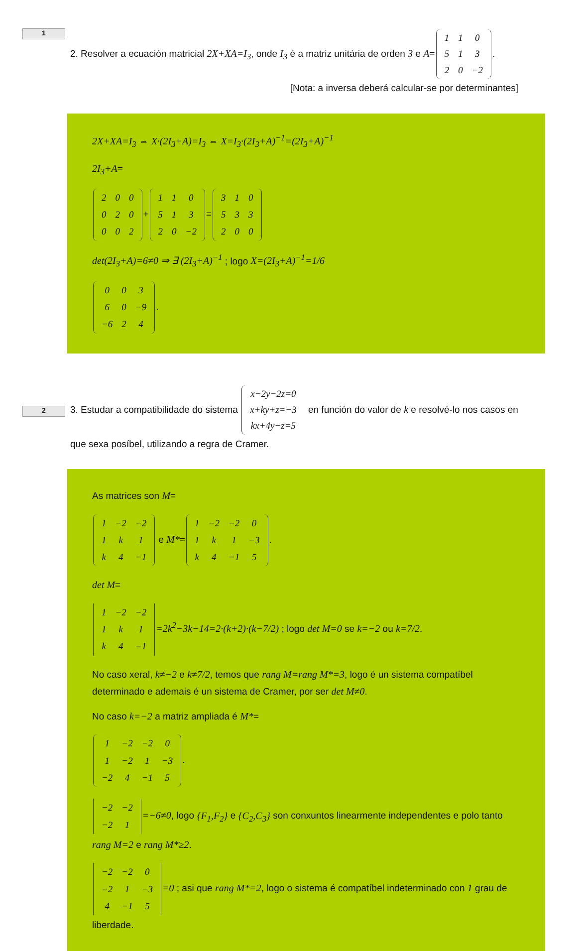1
2. Resolver a ecuación matricial 2X+XA=I<sub>3</sub>, onde I<sub>3</sub> é a matriz unitária de orden 3 e A=
| 1 | 1 | 0 |
| 5 | 1 | 3 |
| 2 | 0 | −2 |
. [Nota: a inversa deberá calcular-se por determinantes]
2X+XA=I<sub>3</sub> ⇔ X·(2I<sub>3</sub>+A)=I<sub>3</sub> ⇔ X=I<sub>3</sub>·(2I<sub>3</sub>+A)<sup>−1</sup>=(2I<sub>3</sub>+A)<sup>−1</sup>
2I<sub>3</sub>+A=
| 2 | 0 | 0 |
| 0 | 2 | 0 |
| 0 | 0 | 2 |
+
| 1 | 1 | 0 |
| 5 | 1 | 3 |
| 2 | 0 | −2 |
=
| 3 | 1 | 0 |
| 5 | 3 | 3 |
| 2 | 0 | 0 |
det(2I<sub>3</sub>+A)=6≠0 ⇒ ∃ (2I<sub>3</sub>+A)<sup>−1</sup> ; logo X=(2I<sub>3</sub>+A)<sup>−1</sup>=1/6
| 0 | 0 | 3 |
| 6 | 0 | −9 |
| −6 | 2 | 4 |
.
2
3. Estudar a compatibilidade do sistema
| x−2y−2z=0 |
| x+ky+z=−3 |
| kx+4y−z=5 |
en función do valor de k e resolvé-lo nos casos en que sexa posíbel, utilizando a regra de Cramer.
As matrices son M=
| 1 | −2 | −2 |
| 1 | k | 1 |
| k | 4 | −1 |
e M*=
| 1 | −2 | −2 | 0 |
| 1 | k | 1 | −3 |
| k | 4 | −1 | 5 |
.
det M=
| 1 | −2 | −2 |
| 1 | k | 1 |
| k | 4 | −1 |
=2k<sup>2</sup>−3k−14=2·(k+2)·(k−7/2) ; logo det M=0 se k=−2 ou k=7/2.
No caso xeral, k≠−2 e k≠7/2, temos que rang M=rang M*=3, logo é un sistema compatíbel determinado e ademais é un sistema de Cramer, por ser det M≠0.
No caso k=−2 a matriz ampliada é M*=
| 1 | −2 | −2 | 0 |
| 1 | −2 | 1 | −3 |
| −2 | 4 | −1 | 5 |
.
| −2 | −2 |
| −2 | 1 |
=−6≠0, logo {F<sub>1</sub>,F<sub>2</sub>} e {C<sub>2</sub>,C<sub>3</sub>} son conxuntos linearmente independentes e polo tanto rang M=2 e rang M*≥2.
| −2 | −2 | 0 |
| −2 | 1 | −3 |
| 4 | −1 | 5 |
=0 ; asi que rang M*=2, logo o sistema é compatíbel indeterminado con 1 grau de liberdade.